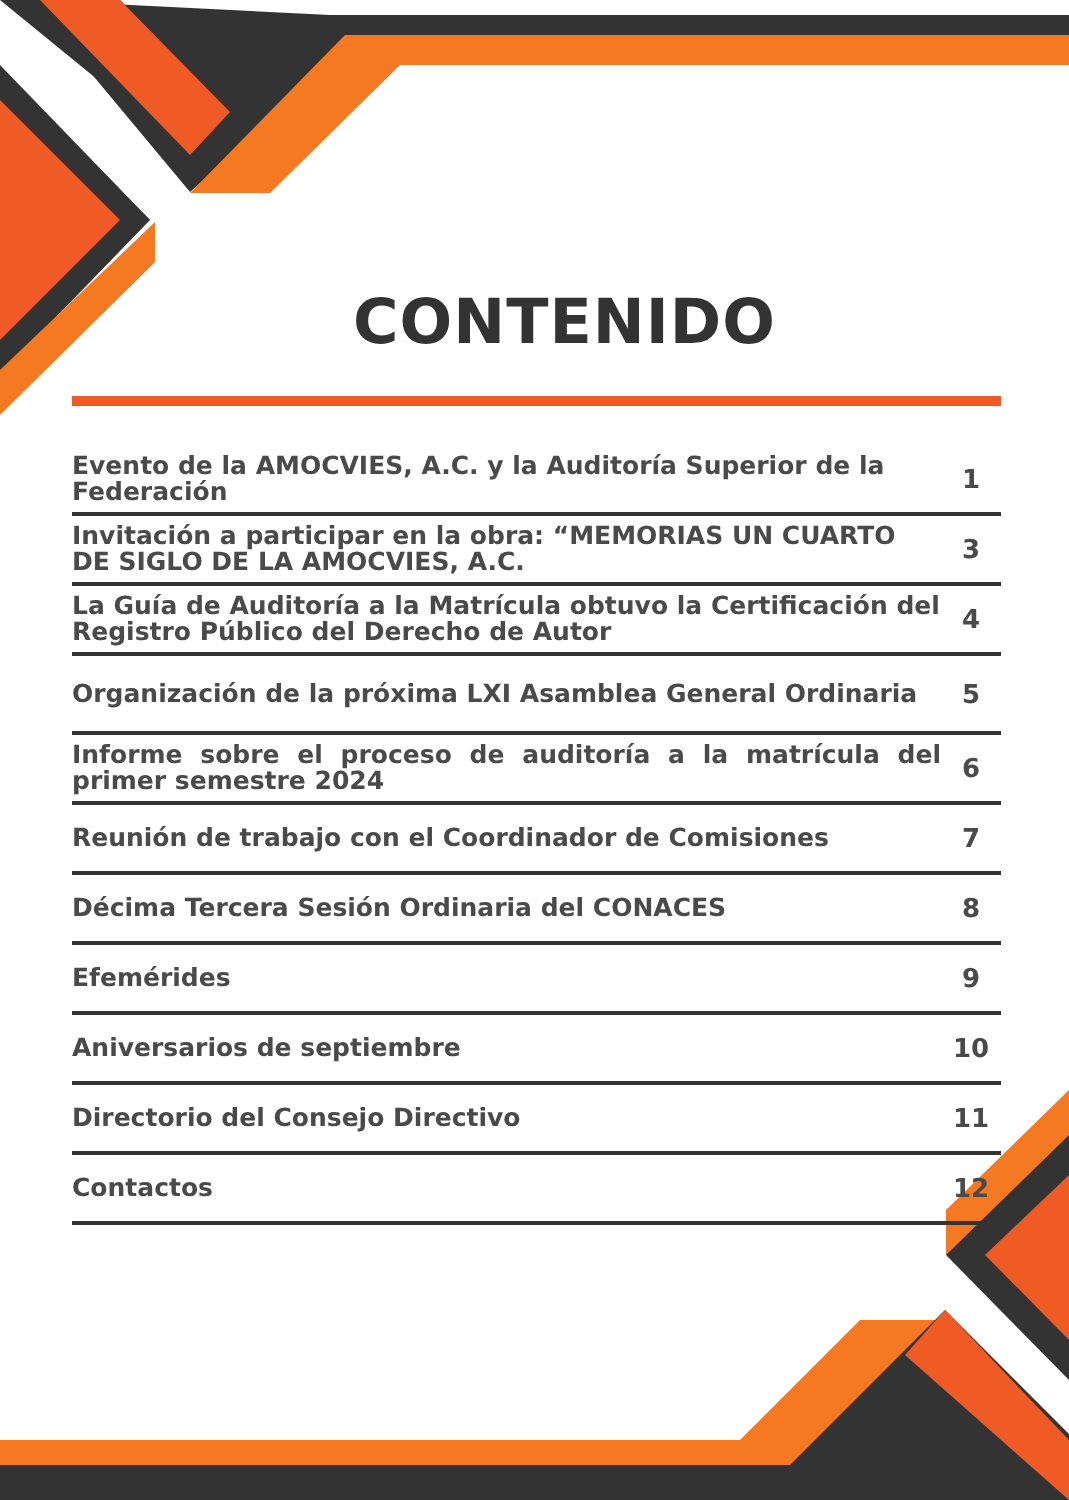CONTENIDO
| Evento de la AMOCVIES, A.C. y la Auditoría Superior de la Federación | 1 |
| Invitación a participar en la obra: “MEMORIAS UN CUARTO DE SIGLO DE LA AMOCVIES, A.C. | 3 |
| La Guía de Auditoría a la Matrícula obtuvo la Certificación del Registro Público del Derecho de Autor | 4 |
| Organización de la próxima LXI Asamblea General Ordinaria | 5 |
| Informe sobre el proceso de auditoría a la matrícula del primer semestre 2024 | 6 |
| Reunión de trabajo con el Coordinador de Comisiones | 7 |
| Décima Tercera Sesión Ordinaria del CONACES | 8 |
| Efemérides | 9 |
| Aniversarios de septiembre | 10 |
| Directorio del Consejo Directivo | 11 |
| Contactos | 12 |